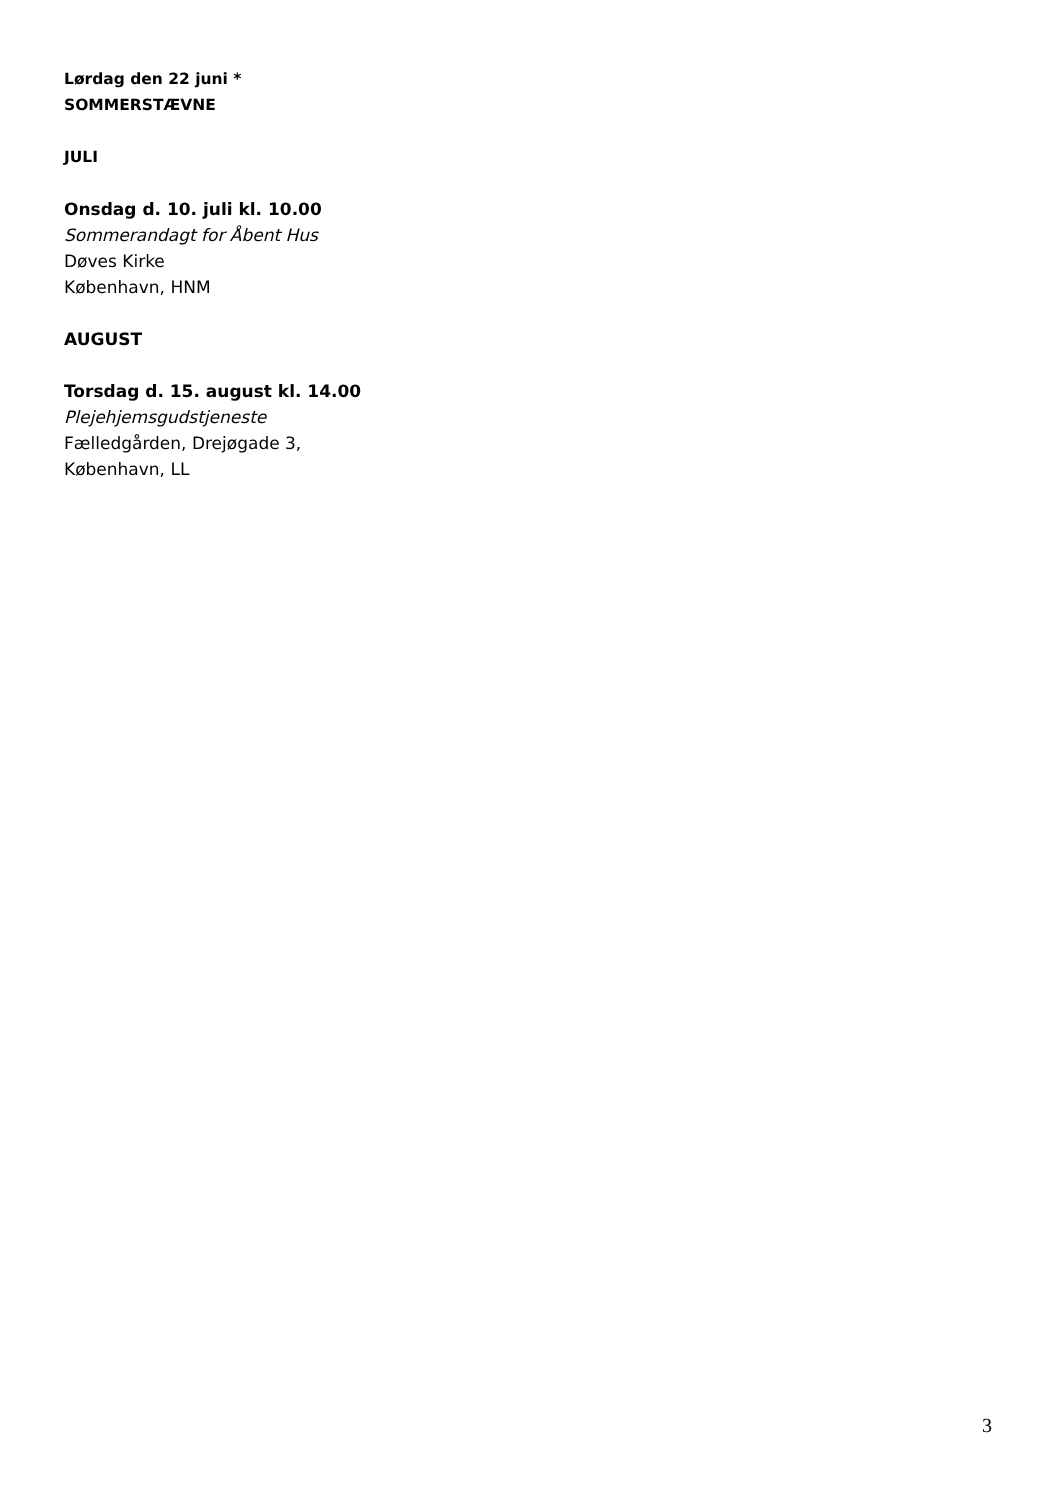Lørdag den 22 juni *
SOMMERSTÆVNE
JULI
Onsdag d. 10. juli kl. 10.00
Sommerandagt for Åbent Hus
Døves Kirke
København, HNM
AUGUST
Torsdag d. 15. august kl. 14.00
Plejehjemsgudstjeneste
Fælledgården, Drejøgade 3,
København, LL
3